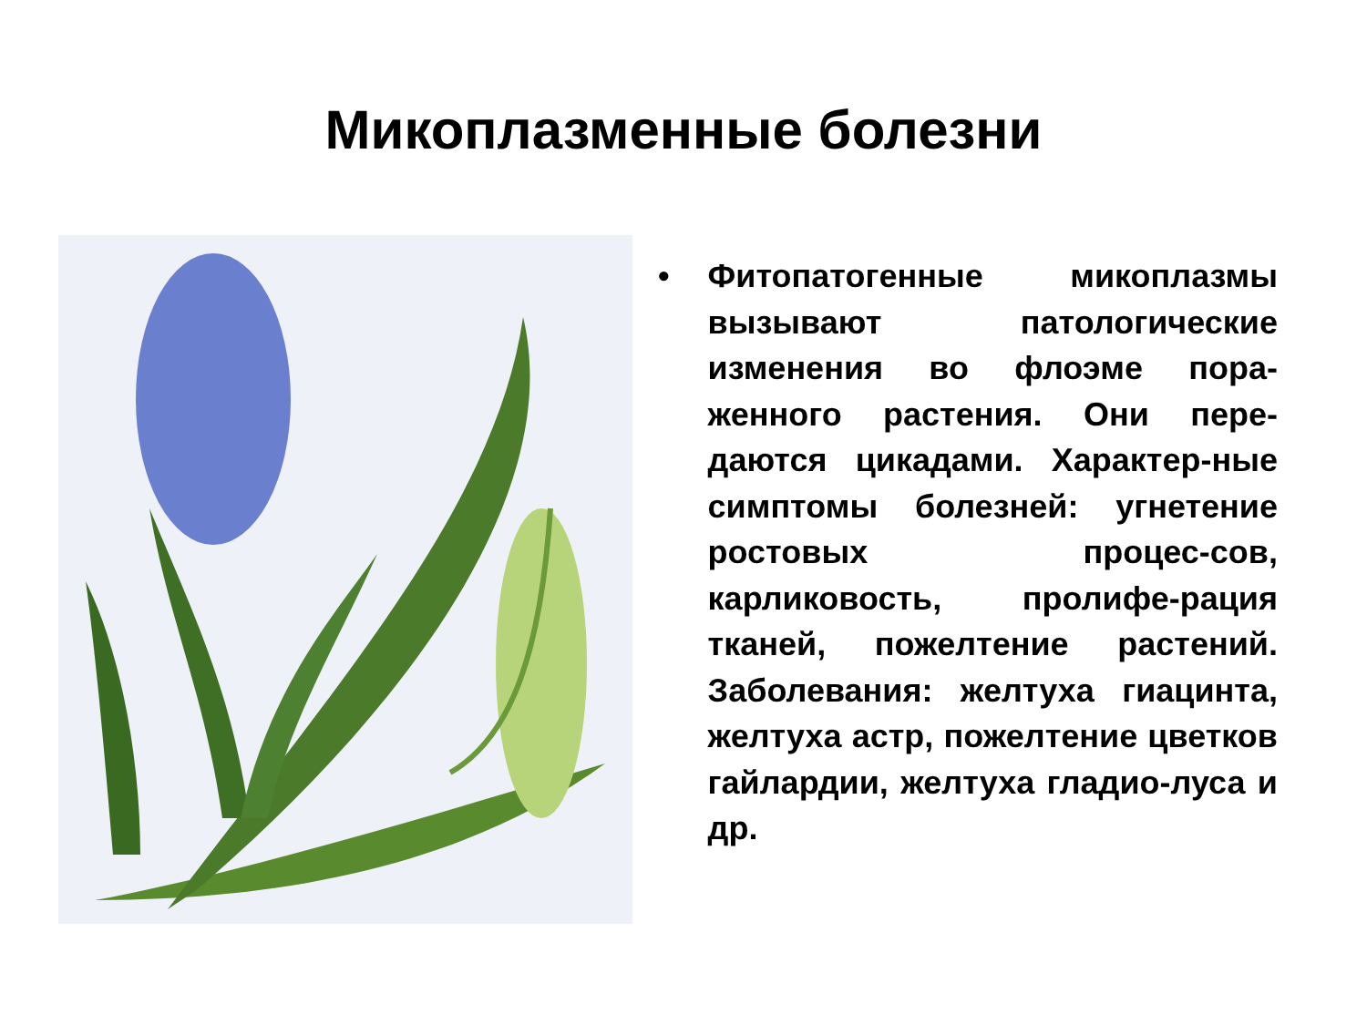Микоплазменные болезни
•
Фитопатогенные микоплазмы вызывают патологические изменения во флоэме пора-женного растения. Они пере-даются цикадами. Характер-ные симптомы болезней: угнетение ростовых процес-сов, карликовость, пролифе-рация тканей, пожелтение растений. Заболевания: желтуха гиацинта, желтуха астр, пожелтение цветков гайлардии, желтуха гладио-луса и др.